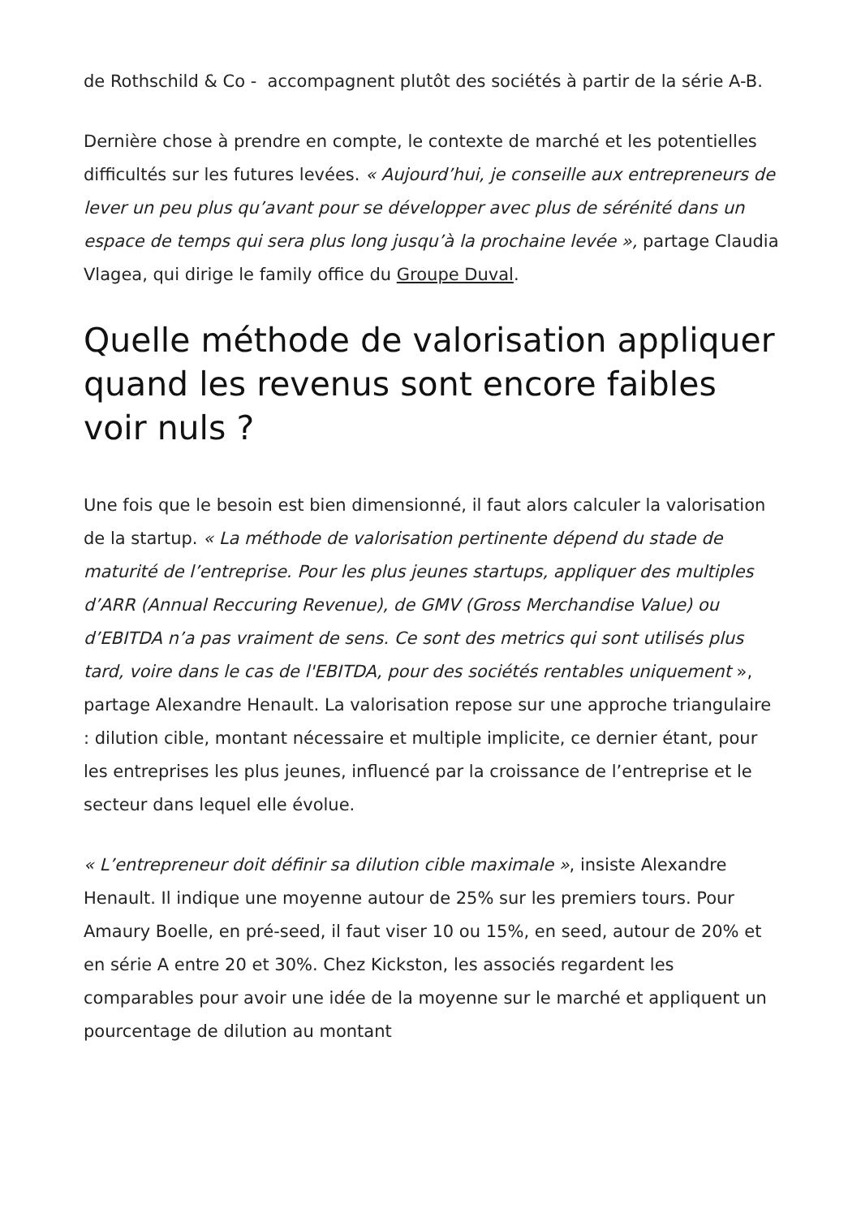de Rothschild & Co - accompagnent plutôt des sociétés à partir de la série A-B.
Dernière chose à prendre en compte, le contexte de marché et les potentielles difficultés sur les futures levées. « Aujourd’hui, je conseille aux entrepreneurs de lever un peu plus qu’avant pour se développer avec plus de sérénité dans un espace de temps qui sera plus long jusqu’à la prochaine levée », partage Claudia Vlagea, qui dirige le family office du Groupe Duval.
Quelle méthode de valorisation appliquer quand les revenus sont encore faibles voir nuls ?
Une fois que le besoin est bien dimensionné, il faut alors calculer la valorisation de la startup. « La méthode de valorisation pertinente dépend du stade de maturité de l’entreprise. Pour les plus jeunes startups, appliquer des multiples d’ARR (Annual Reccuring Revenue), de GMV (Gross Merchandise Value) ou d’EBITDA n’a pas vraiment de sens. Ce sont des metrics qui sont utilisés plus tard, voire dans le cas de l'EBITDA, pour des sociétés rentables uniquement », partage Alexandre Henault. La valorisation repose sur une approche triangulaire : dilution cible, montant nécessaire et multiple implicite, ce dernier étant, pour les entreprises les plus jeunes, influencé par la croissance de l’entreprise et le secteur dans lequel elle évolue.
« L’entrepreneur doit définir sa dilution cible maximale », insiste Alexandre Henault. Il indique une moyenne autour de 25% sur les premiers tours. Pour Amaury Boelle, en pré-seed, il faut viser 10 ou 15%, en seed, autour de 20% et en série A entre 20 et 30%. Chez Kickston, les associés regardent les comparables pour avoir une idée de la moyenne sur le marché et appliquent un pourcentage de dilution au montant